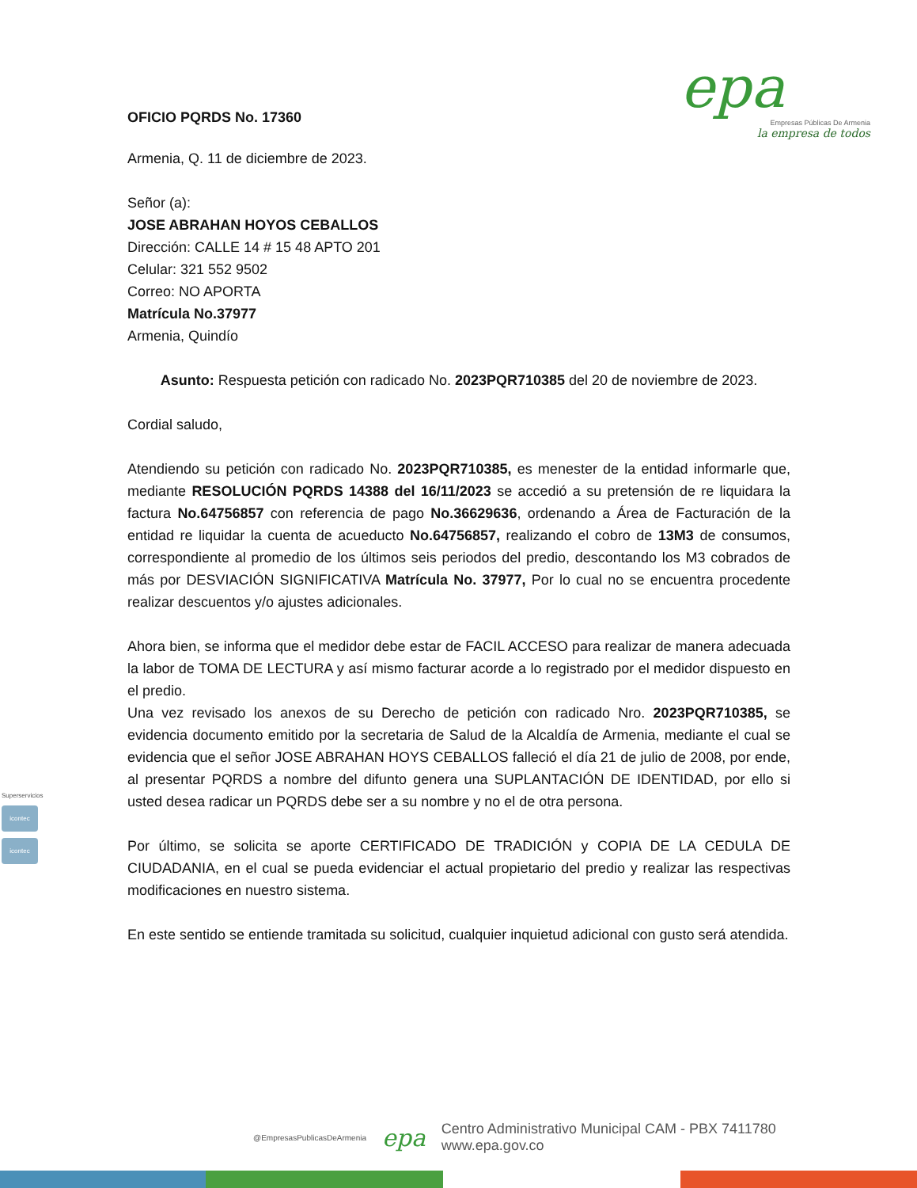epa
Empresas Públicas De Armenia
la empresa de todos
OFICIO PQRDS No. 17360
Armenia, Q. 11 de diciembre de 2023.
Señor (a):
JOSE ABRAHAN HOYOS CEBALLOS
Dirección: CALLE 14 # 15 48 APTO 201
Celular: 321 552 9502
Correo: NO APORTA
Matrícula No.37977
Armenia, Quindío
Asunto: Respuesta petición con radicado No. 2023PQR710385 del 20 de noviembre de 2023.
Cordial saludo,
Atendiendo su petición con radicado No. 2023PQR710385, es menester de la entidad informarle que, mediante RESOLUCIÓN PQRDS 14388 del 16/11/2023 se accedió a su pretensión de re liquidara la factura No.64756857 con referencia de pago No.36629636, ordenando a Área de Facturación de la entidad re liquidar la cuenta de acueducto No.64756857, realizando el cobro de 13M3 de consumos, correspondiente al promedio de los últimos seis periodos del predio, descontando los M3 cobrados de más por DESVIACIÓN SIGNIFICATIVA Matrícula No. 37977, Por lo cual no se encuentra procedente realizar descuentos y/o ajustes adicionales.
Ahora bien, se informa que el medidor debe estar de FACIL ACCESO para realizar de manera adecuada la labor de TOMA DE LECTURA y así mismo facturar acorde a lo registrado por el medidor dispuesto en el predio.
Una vez revisado los anexos de su Derecho de petición con radicado Nro. 2023PQR710385, se evidencia documento emitido por la secretaria de Salud de la Alcaldía de Armenia, mediante el cual se evidencia que el señor JOSE ABRAHAN HOYS CEBALLOS falleció el día 21 de julio de 2008, por ende, al presentar PQRDS a nombre del difunto genera una SUPLANTACIÓN DE IDENTIDAD, por ello si usted desea radicar un PQRDS debe ser a su nombre y no el de otra persona.
Por último, se solicita se aporte CERTIFICADO DE TRADICIÓN y COPIA DE LA CEDULA DE CIUDADANIA, en el cual se pueda evidenciar el actual propietario del predio y realizar las respectivas modificaciones en nuestro sistema.
En este sentido se entiende tramitada su solicitud, cualquier inquietud adicional con gusto será atendida.
Superservicios
icontec
icontec
@EmpresasPublicasDeArmenia epa Centro Administrativo Municipal CAM - PBX 7411780
www.epa.gov.co